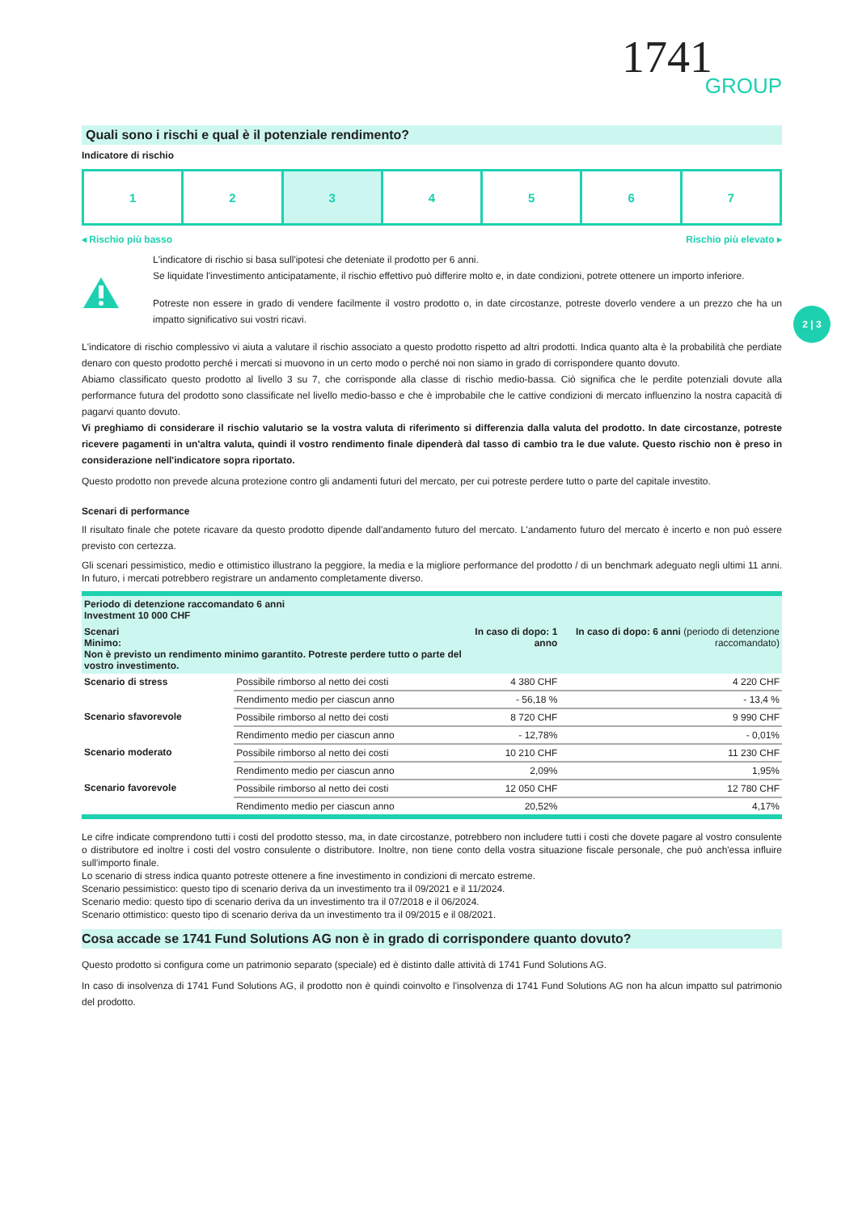2 | 3
1741
GROUP
Quali sono i rischi e qual è il potenziale rendimento?
Indicatore di rischio
1 2 3 4 5 6 7
◂ Rischio più basso Rischio più elevato ▸
L'indicatore di rischio si basa sull'ipotesi che deteniate il prodotto per 6 anni.
Se liquidate l'investimento anticipatamente, il rischio effettivo può differire molto e, in date condizioni, potrete ottenere un importo inferiore.
Potreste non essere in grado di vendere facilmente il vostro prodotto o, in date circostanze, potreste doverlo vendere a un prezzo che ha un impatto significativo sui vostri ricavi.
L'indicatore di rischio complessivo vi aiuta a valutare il rischio associato a questo prodotto rispetto ad altri prodotti. Indica quanto alta è la probabilità che perdiate denaro con questo prodotto perché i mercati si muovono in un certo modo o perché noi non siamo in grado di corrispondere quanto dovuto.
Abiamo classificato questo prodotto al livello 3 su 7, che corrisponde alla classe di rischio medio-bassa. Ciò significa che le perdite potenziali dovute alla performance futura del prodotto sono classificate nel livello medio-basso e che è improbabile che le cattive condizioni di mercato influenzino la nostra capacità di pagarvi quanto dovuto.
Vi preghiamo di considerare il rischio valutario se la vostra valuta di riferimento si differenzia dalla valuta del prodotto. In date circostanze, potreste ricevere pagamenti in un'altra valuta, quindi il vostro rendimento finale dipenderà dal tasso di cambio tra le due valute. Questo rischio non è preso in considerazione nell'indicatore sopra riportato.
Questo prodotto non prevede alcuna protezione contro gli andamenti futuri del mercato, per cui potreste perdere tutto o parte del capitale investito.
Scenari di performance
Il risultato finale che potete ricavare da questo prodotto dipende dall'andamento futuro del mercato. L'andamento futuro del mercato è incerto e non può essere previsto con certezza.
Gli scenari pessimistico, medio e ottimistico illustrano la peggiore, la media e la migliore performance del prodotto / di un benchmark adeguato negli ultimi 11 anni. In futuro, i mercati potrebbero registrare un andamento completamente diverso.
| Periodo di detenzione raccomandato 6 anni Investment 10 000 CHF | | | |
| --- | --- | --- | --- |
| Scenari Minimo: Non è previsto un rendimento minimo garantito. Potreste perdere tutto o parte del vostro investimento. | | In caso di dopo: 1 anno | In caso di dopo: 6 anni (periodo di detenzione raccomandato) |
| Scenario di stress | Possibile rimborso al netto dei costi | 4 380 CHF | 4 220 CHF |
| | Rendimento medio per ciascun anno | - 56,18 % | - 13,4 % |
| Scenario sfavorevole | Possibile rimborso al netto dei costi | 8 720 CHF | 9 990 CHF |
| | Rendimento medio per ciascun anno | - 12,78% | - 0,01% |
| Scenario moderato | Possibile rimborso al netto dei costi | 10 210 CHF | 11 230 CHF |
| | Rendimento medio per ciascun anno | 2,09% | 1,95% |
| Scenario favorevole | Possibile rimborso al netto dei costi | 12 050 CHF | 12 780 CHF |
| | Rendimento medio per ciascun anno | 20,52% | 4,17% |
Le cifre indicate comprendono tutti i costi del prodotto stesso, ma, in date circostanze, potrebbero non includere tutti i costi che dovete pagare al vostro consulente o distributore ed inoltre i costi del vostro consulente o distributore. Inoltre, non tiene conto della vostra situazione fiscale personale, che può anch'essa influire sull'importo finale.
Lo scenario di stress indica quanto potreste ottenere a fine investimento in condizioni di mercato estreme.
Scenario pessimistico: questo tipo di scenario deriva da un investimento tra il 09/2021 e il 11/2024.
Scenario medio: questo tipo di scenario deriva da un investimento tra il 07/2018 e il 06/2024.
Scenario ottimistico: questo tipo di scenario deriva da un investimento tra il 09/2015 e il 08/2021.
Cosa accade se 1741 Fund Solutions AG non è in grado di corrispondere quanto dovuto?
Questo prodotto si configura come un patrimonio separato (speciale) ed è distinto dalle attività di 1741 Fund Solutions AG.
In caso di insolvenza di 1741 Fund Solutions AG, il prodotto non è quindi coinvolto e l'insolvenza di 1741 Fund Solutions AG non ha alcun impatto sul patrimonio del prodotto.